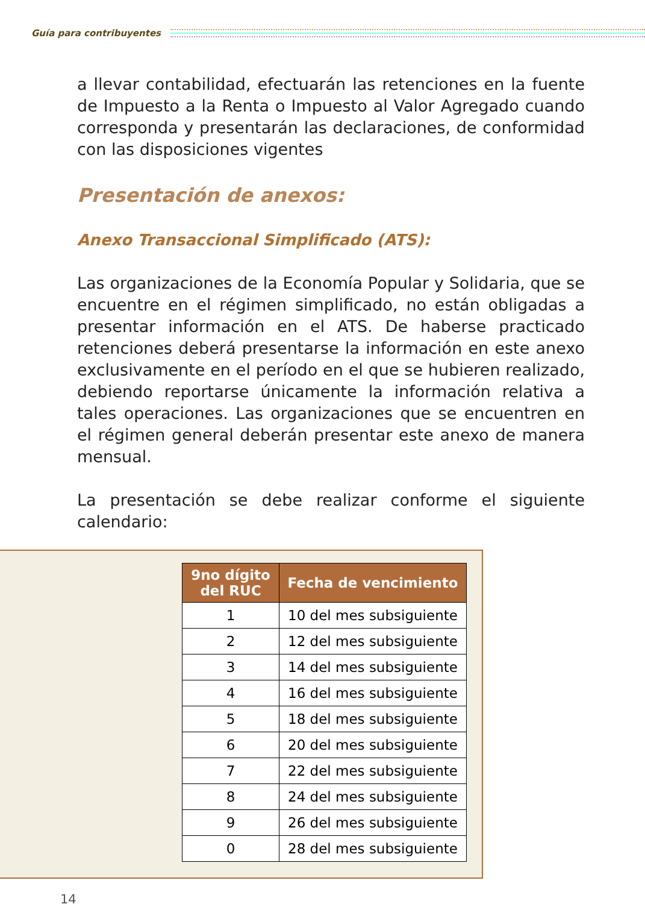Guía para contribuyentes
a llevar contabilidad, efectuarán las retenciones en la fuente de Impuesto a la Renta o Impuesto al Valor Agregado cuando corresponda y presentarán las declaraciones, de conformidad con las disposiciones vigentes
Presentación de anexos:
Anexo Transaccional Simplificado (ATS):
Las organizaciones de la Economía Popular y Solidaria, que se encuentre en el régimen simplificado, no están obligadas a presentar información en el ATS. De haberse practicado retenciones deberá presentarse la información en este anexo exclusivamente en el período en el que se hubieren realizado, debiendo reportarse únicamente la información relativa a tales operaciones. Las organizaciones que se encuentren en el régimen general deberán presentar este anexo de manera mensual.
La presentación se debe realizar conforme el siguiente calendario:
| 9no dígito del RUC | Fecha de vencimiento |
| --- | --- |
| 1 | 10 del mes subsiguiente |
| 2 | 12 del mes subsiguiente |
| 3 | 14 del mes subsiguiente |
| 4 | 16 del mes subsiguiente |
| 5 | 18 del mes subsiguiente |
| 6 | 20 del mes subsiguiente |
| 7 | 22 del mes subsiguiente |
| 8 | 24 del mes subsiguiente |
| 9 | 26 del mes subsiguiente |
| 0 | 28 del mes subsiguiente |
14